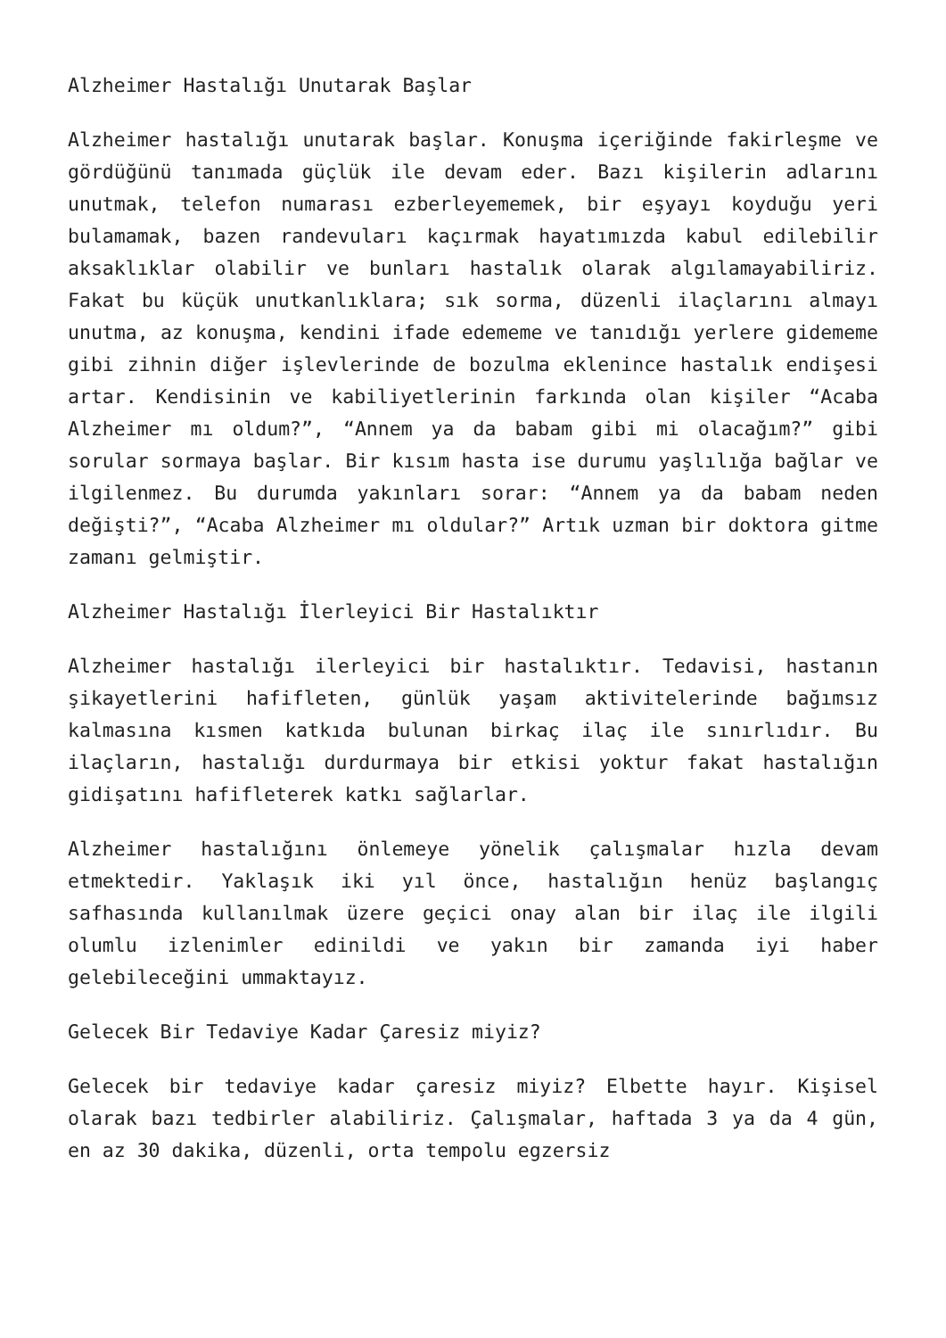Alzheimer Hastalığı Unutarak Başlar
Alzheimer hastalığı unutarak başlar. Konuşma içeriğinde fakirleşme ve gördüğünü tanımada güçlük ile devam eder. Bazı kişilerin adlarını unutmak, telefon numarası ezberleyememek, bir eşyayı koyduğu yeri bulamamak, bazen randevuları kaçırmak hayatımızda kabul edilebilir aksaklıklar olabilir ve bunları hastalık olarak algılamayabiliriz. Fakat bu küçük unutkanlıklara; sık sorma, düzenli ilaçlarını almayı unutma, az konuşma, kendini ifade edememe ve tanıdığı yerlere gidememe gibi zihnin diğer işlevlerinde de bozulma eklenince hastalık endişesi artar. Kendisinin ve kabiliyetlerinin farkında olan kişiler “Acaba Alzheimer mı oldum?”, “Annem ya da babam gibi mi olacağım?” gibi sorular sormaya başlar. Bir kısım hasta ise durumu yaşlılığa bağlar ve ilgilenmez. Bu durumda yakınları sorar: “Annem ya da babam neden değişti?”, “Acaba Alzheimer mı oldular?” Artık uzman bir doktora gitme zamanı gelmiştir.
Alzheimer Hastalığı İlerleyici Bir Hastalıktır
Alzheimer hastalığı ilerleyici bir hastalıktır. Tedavisi, hastanın şikayetlerini hafifleten, günlük yaşam aktivitelerinde bağımsız kalmasına kısmen katkıda bulunan birkaç ilaç ile sınırlıdır. Bu ilaçların, hastalığı durdurmaya bir etkisi yoktur fakat hastalığın gidişatını hafifleterek katkı sağlarlar.
Alzheimer hastalığını önlemeye yönelik çalışmalar hızla devam etmektedir. Yaklaşık iki yıl önce, hastalığın henüz başlangıç safhasında kullanılmak üzere geçici onay alan bir ilaç ile ilgili olumlu izlenimler edinildi ve yakın bir zamanda iyi haber gelebileceğini ummaktayız.
Gelecek Bir Tedaviye Kadar Çaresiz miyiz?
Gelecek bir tedaviye kadar çaresiz miyiz? Elbette hayır. Kişisel olarak bazı tedbirler alabiliriz. Çalışmalar, haftada 3 ya da 4 gün, en az 30 dakika, düzenli, orta tempolu egzersiz